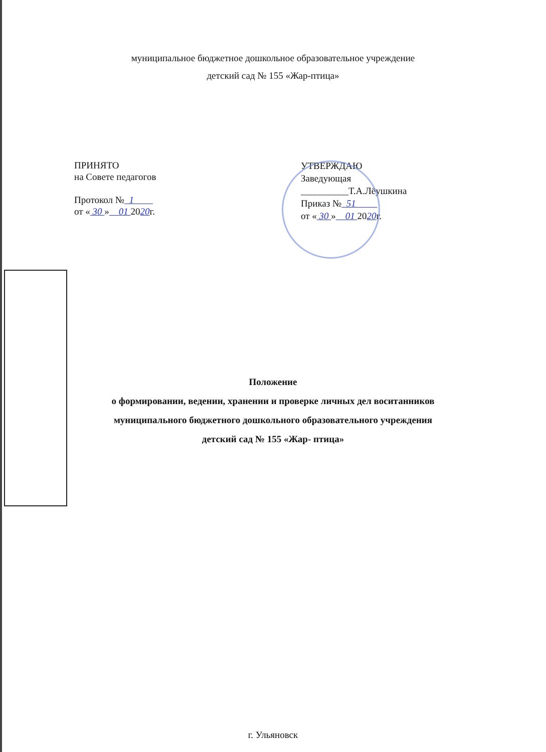муниципальное бюджетное дошкольное образовательное учреждение
детский сад № 155 «Жар-птица»
ПРИНЯТО
на Совете педагогов
Протокол № 1
от « 30 » 01 2020г.
УТВЕРЖДАЮ
Заведующая
__________Т.А.Лёушкина
Приказ № 51
от « 30 » 01 2020г.
Положение
о формировании, ведении, хранении и проверке личных дел воситанников
муниципального бюджетного дошкольного образовательного учреждения
детский сад № 155 «Жар- птица»
г. Ульяновск